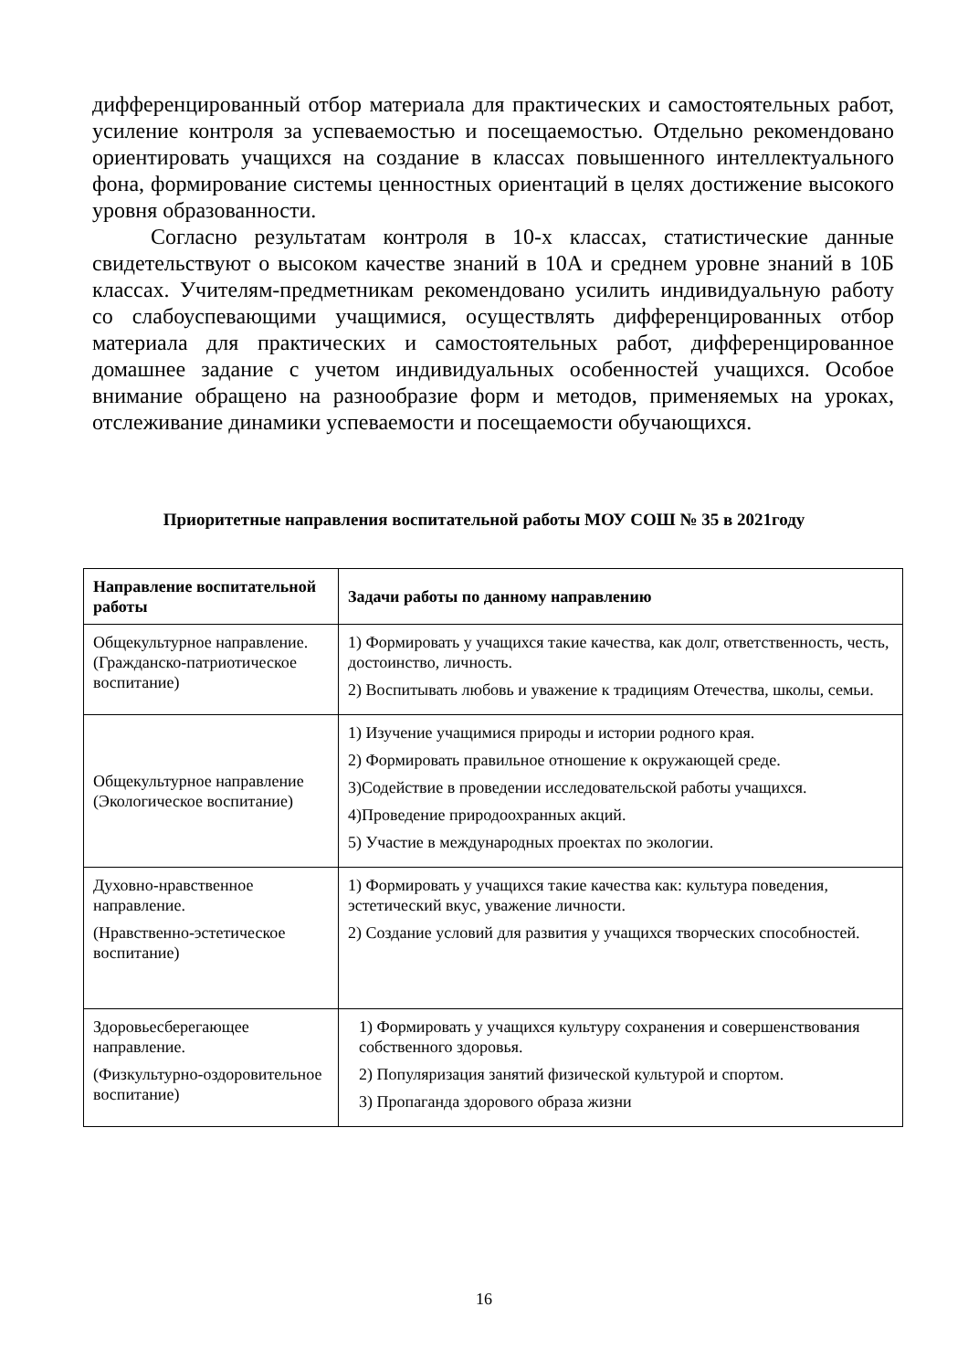дифференцированный отбор материала для практических и самостоятельных работ, усиление контроля за успеваемостью и посещаемостью. Отдельно рекомендовано ориентировать учащихся на создание в классах повышенного интеллектуального фона, формирование системы ценностных ориентаций в целях достижение высокого уровня образованности.
Согласно результатам контроля в 10-х классах, статистические данные свидетельствуют о высоком качестве знаний в 10А и среднем уровне знаний в 10Б классах. Учителям-предметникам рекомендовано усилить индивидуальную работу со слабоуспевающими учащимися, осуществлять дифференцированных отбор материала для практических и самостоятельных работ, дифференцированное домашнее задание с учетом индивидуальных особенностей учащихся. Особое внимание обращено на разнообразие форм и методов, применяемых на уроках, отслеживание динамики успеваемости и посещаемости обучающихся.
Приоритетные направления воспитательной работы МОУ СОШ № 35 в 2021году
| Направление воспитательной работы | Задачи работы по данному направлению |
| --- | --- |
| Общекультурное направление. (Гражданско-патриотическое воспитание) | 1) Формировать у учащихся такие качества, как долг, ответственность, честь, достоинство, личность. 2) Воспитывать любовь и уважение к традициям Отечества, школы, семьи. |
| Общекультурное направление (Экологическое воспитание) | 1) Изучение учащимися природы и истории родного края. 2) Формировать правильное отношение к окружающей среде. 3)Содействие в проведении исследовательской работы учащихся. 4)Проведение природоохранных акций. 5) Участие в международных проектах по экологии. |
| Духовно-нравственное направление. (Нравственно-эстетическое воспитание) | 1) Формировать у учащихся такие качества как: культура поведения, эстетический вкус, уважение личности. 2) Создание условий для развития у учащихся творческих способностей. |
| Здоровьесберегающее направление. (Физкультурно-оздоровительное воспитание) | 1) Формировать у учащихся культуру сохранения и совершенствования собственного здоровья. 2) Популяризация занятий физической культурой и спортом. 3) Пропаганда здорового образа жизни |
16